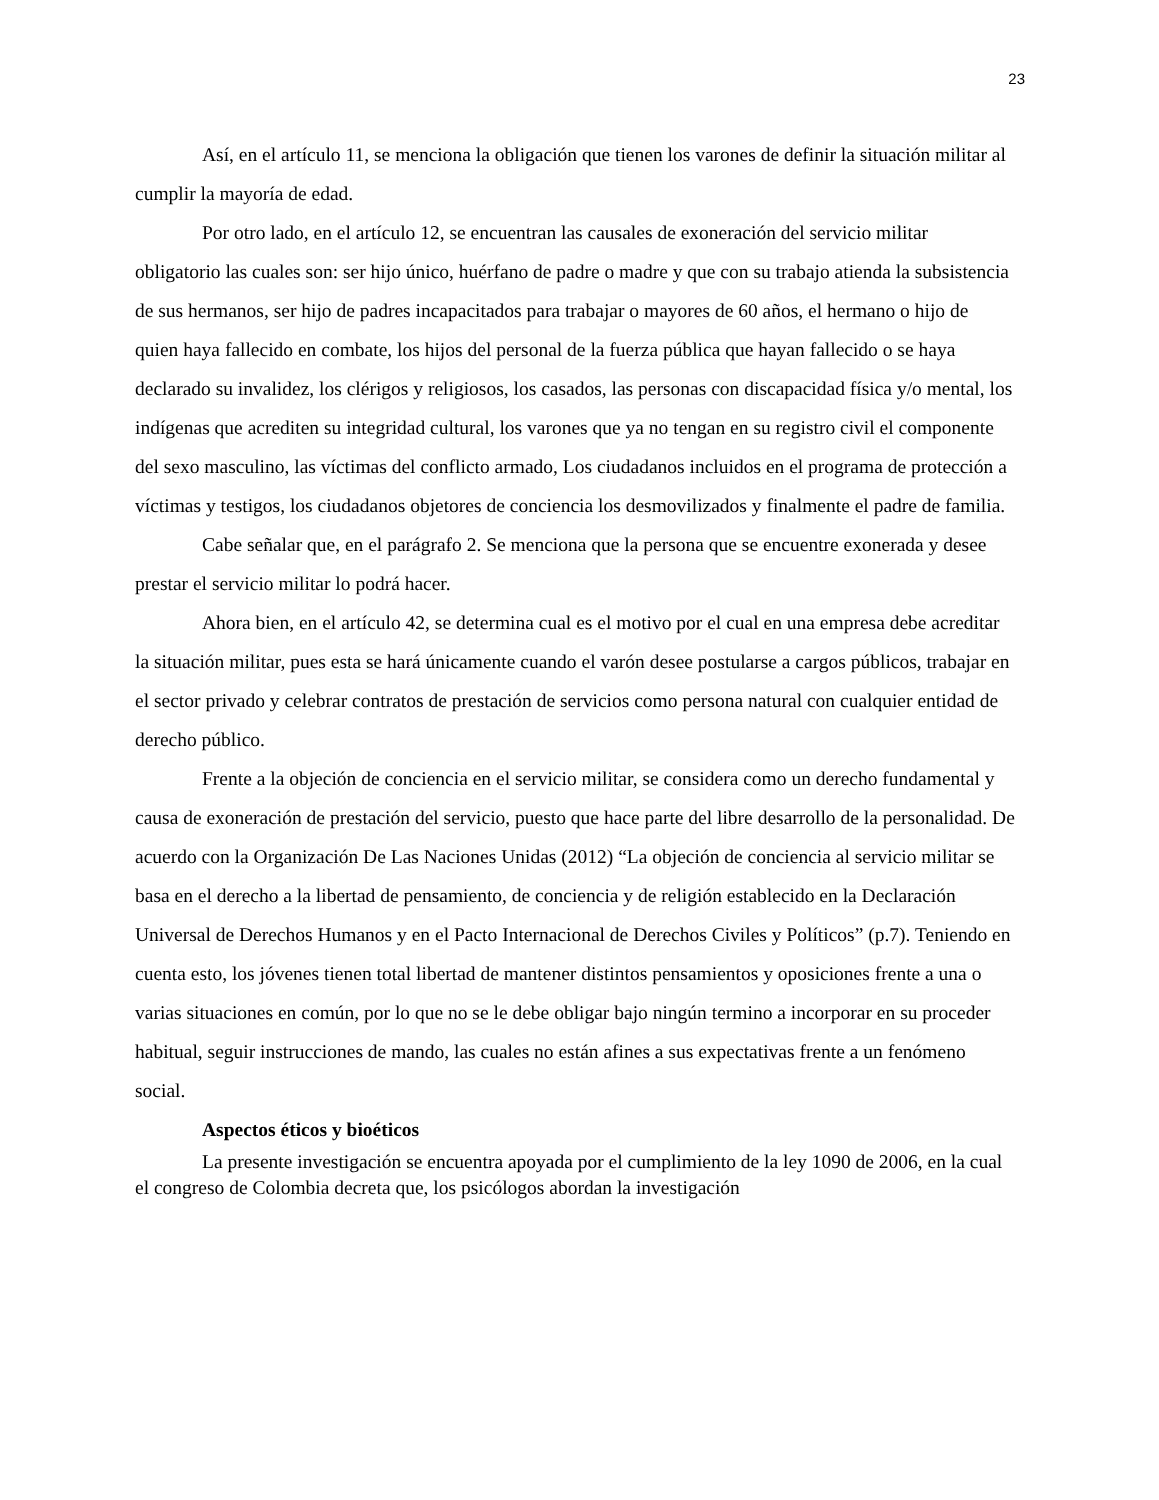23
Así, en el artículo 11, se menciona la obligación que tienen los varones de definir la situación militar al cumplir la mayoría de edad.
Por otro lado, en el artículo 12, se encuentran las causales de exoneración del servicio militar obligatorio las cuales son: ser hijo único, huérfano de padre o madre y que con su trabajo atienda la subsistencia de sus hermanos, ser hijo de padres incapacitados para trabajar o mayores de 60 años, el hermano o hijo de quien haya fallecido en combate, los hijos del personal de la fuerza pública que hayan fallecido o se haya declarado su invalidez, los clérigos y religiosos, los casados, las personas con discapacidad física y/o mental, los indígenas que acrediten su integridad cultural, los varones que ya no tengan en su registro civil el componente del sexo masculino, las víctimas del conflicto armado, Los ciudadanos incluidos en el programa de protección a víctimas y testigos, los ciudadanos objetores de conciencia los desmovilizados y finalmente el padre de familia.
Cabe señalar que, en el parágrafo 2. Se menciona que la persona que se encuentre exonerada y desee prestar el servicio militar lo podrá hacer.
Ahora bien, en el artículo 42, se determina cual es el motivo por el cual en una empresa debe acreditar la situación militar, pues esta se hará únicamente cuando el varón desee postularse a cargos públicos, trabajar en el sector privado y celebrar contratos de prestación de servicios como persona natural con cualquier entidad de derecho público.
Frente a la objeción de conciencia en el servicio militar, se considera como un derecho fundamental y causa de exoneración de prestación del servicio, puesto que hace parte del libre desarrollo de la personalidad. De acuerdo con la Organización De Las Naciones Unidas (2012) “La objeción de conciencia al servicio militar se basa en el derecho a la libertad de pensamiento, de conciencia y de religión establecido en la Declaración Universal de Derechos Humanos y en el Pacto Internacional de Derechos Civiles y Políticos” (p.7). Teniendo en cuenta esto, los jóvenes tienen total libertad de mantener distintos pensamientos y oposiciones frente a una o varias situaciones en común, por lo que no se le debe obligar bajo ningún termino a incorporar en su proceder habitual, seguir instrucciones de mando, las cuales no están afines a sus expectativas frente a un fenómeno social.
Aspectos éticos y bioéticos
La presente investigación se encuentra apoyada por el cumplimiento de la ley 1090 de 2006, en la cual el congreso de Colombia decreta que, los psicólogos abordan la investigación